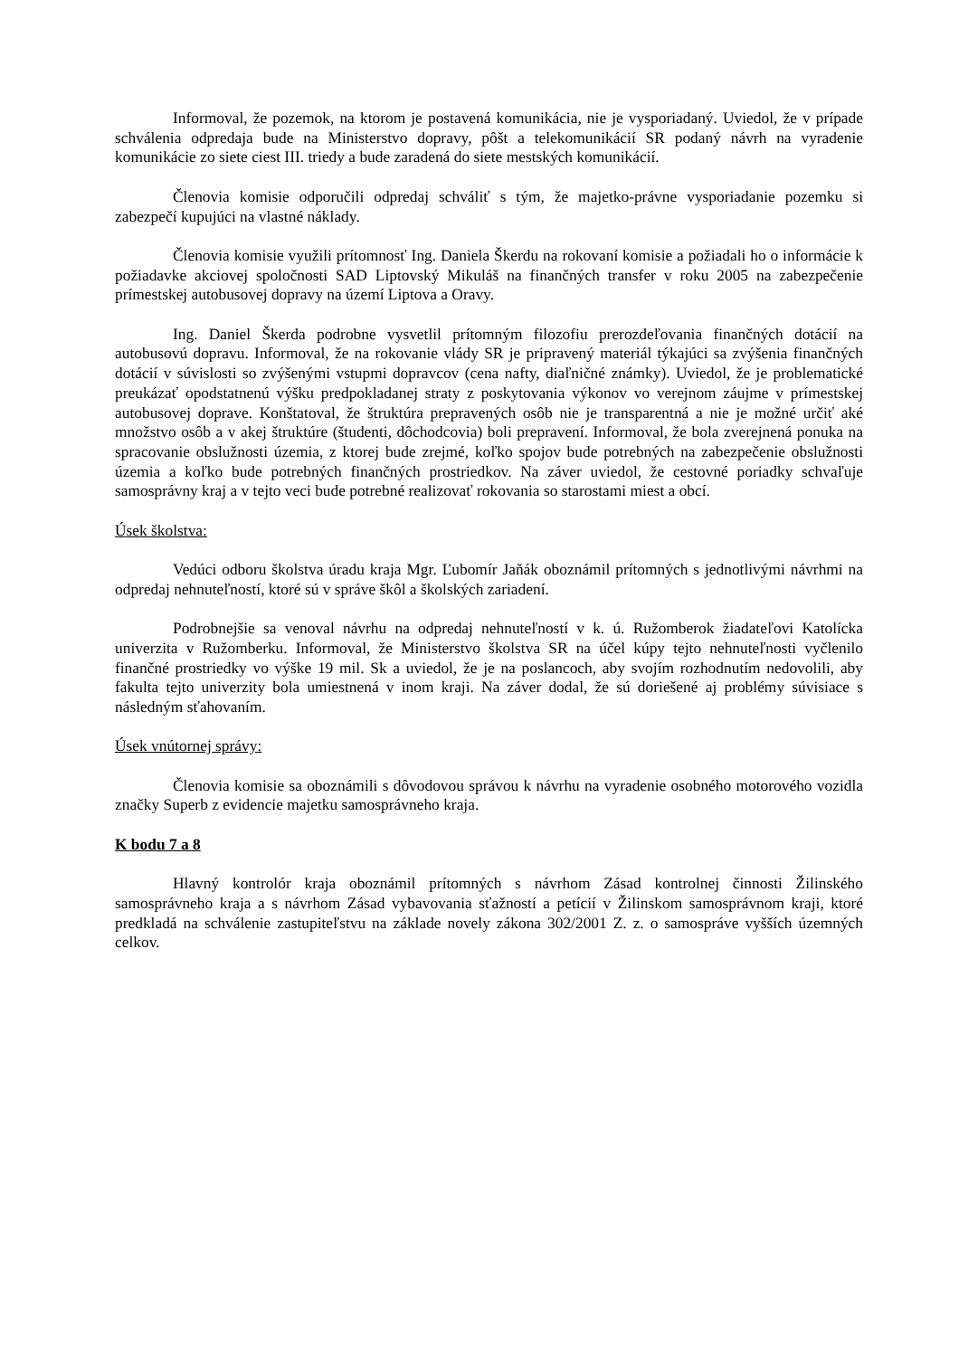Informoval, že pozemok, na ktorom je postavená komunikácia, nie je vysporiadaný. Uviedol, že v prípade schválenia odpredaja bude na Ministerstvo dopravy, pôšt a telekomunikácií SR podaný návrh na vyradenie komunikácie zo siete ciest III. triedy a bude zaradená do siete mestských komunikácií.
Členovia komisie odporučili odpredaj schváliť s tým, že majetko-právne vysporiadanie pozemku si zabezpečí kupujúci na vlastné náklady.
Členovia komisie využili prítomnosť Ing. Daniela Škerdu na rokovaní komisie a požiadali ho o informácie k požiadavke akciovej spoločnosti SAD Liptovský Mikuláš na finančných transfer v roku 2005 na zabezpečenie prímestskej autobusovej dopravy na území Liptova a Oravy.
Ing. Daniel Škerda podrobne vysvetlil prítomným filozofiu prerozdeľovania finančných dotácií na autobusovú dopravu. Informoval, že na rokovanie vlády SR je pripravený materiál týkajúci sa zvýšenia finančných dotácií v súvislosti so zvýšenými vstupmi dopravcov (cena nafty, diaľničné známky). Uviedol, že je problematické preukázať opodstatnenú výšku predpokladanej straty z poskytovania výkonov vo verejnom záujme v prímestskej autobusovej doprave. Konštatoval, že štruktúra prepravených osôb nie je transparentná a nie je možné určiť aké množstvo osôb a v akej štruktúre (študenti, dôchodcovia) boli prepravení. Informoval, že bola zverejnená ponuka na spracovanie obslužnosti územia, z ktorej bude zrejmé, koľko spojov bude potrebných na zabezpečenie obslužnosti územia a koľko bude potrebných finančných prostriedkov. Na záver uviedol, že cestovné poriadky schvaľuje samosprávny kraj a v tejto veci bude potrebné realizovať rokovania so starostami miest a obcí.
Úsek školstva:
Vedúci odboru školstva úradu kraja Mgr. Ľubomír Jaňák oboznámil prítomných s jednotlivými návrhmi na odpredaj nehnuteľností, ktoré sú v správe škôl a školských zariadení.
Podrobnejšie sa venoval návrhu na odpredaj nehnuteľností v k. ú. Ružomberok žiadateľovi Katolícka univerzita v Ružomberku. Informoval, že Ministerstvo školstva SR na účel kúpy tejto nehnuteľnosti vyčlenilo finančné prostriedky vo výške 19 mil. Sk a uviedol, že je na poslancoch, aby svojím rozhodnutím nedovolili, aby fakulta tejto univerzity bola umiestnená v inom kraji. Na záver dodal, že sú doriešené aj problémy súvisiace s následným sťahovaním.
Úsek vnútornej správy:
Členovia komisie sa oboznámili s dôvodovou správou k návrhu na vyradenie osobného motorového vozidla značky Superb z evidencie majetku samosprávneho kraja.
K bodu 7 a 8
Hlavný kontrolór kraja oboznámil prítomných s návrhom Zásad kontrolnej činnosti Žilinského samosprávneho kraja a s návrhom Zásad vybavovania sťažností a petícií v Žilinskom samosprávnom kraji, ktoré predkladá na schválenie zastupiteľstvu na základe novely zákona 302/2001 Z. z. o samospráve vyšších územných celkov.